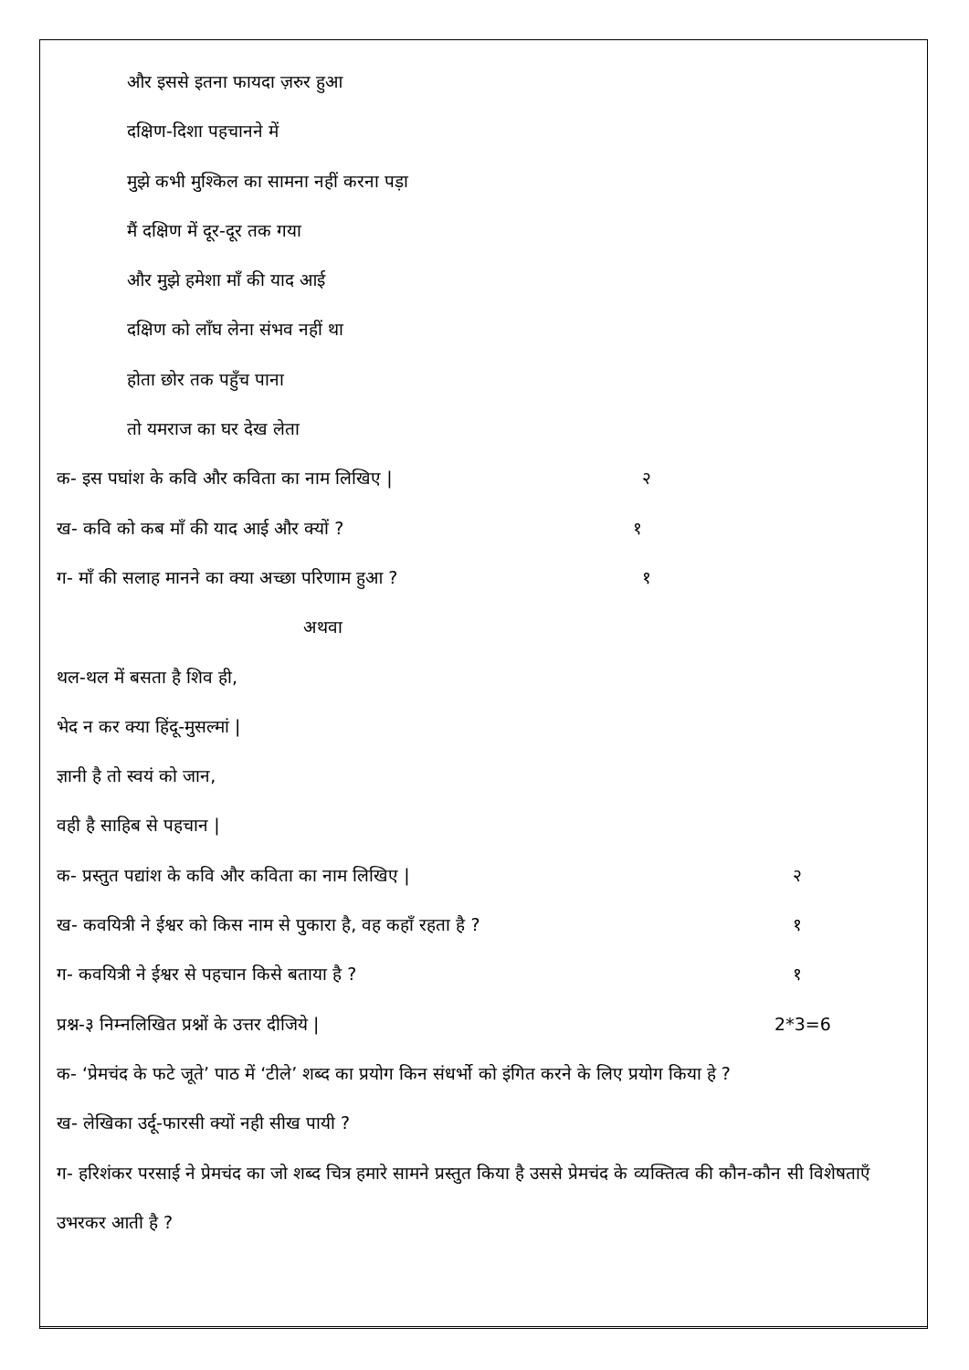और इससे इतना फायदा ज़रुर हुआ
दक्षिण-दिशा पहचानने में
मुझे कभी मुश्किल का सामना नहीं करना पड़ा
मैं दक्षिण में दूर-दूर तक गया
और मुझे हमेशा माँ की याद आई
दक्षिण को लाँघ लेना संभव नहीं था
होता छोर तक पहुँच पाना
तो यमराज का घर देख लेता
क- इस पघांश के कवि और कविता का नाम लिखिए | २
ख- कवि को कब माँ की याद आई और क्यों ? १
ग- माँ की सलाह मानने का क्या अच्छा परिणाम हुआ ? १
अथवा
थल-थल में बसता है शिव ही,
भेद न कर क्या हिंदू-मुसल्मां |
ज्ञानी है तो स्वयं को जान,
वही है साहिब से पहचान |
क- प्रस्तुत पद्यांश के कवि और कविता का नाम लिखिए | २
ख- कवयित्री ने ईश्वर को किस नाम से पुकारा है, वह कहाँ रहता है ? १
ग- कवयित्री ने ईश्वर से पहचान किसे बताया है ? १
प्रश्न-३ निम्नलिखित प्रश्नों के उत्तर दीजिये | 2*3=6
क- ‘प्रेमचंद के फटे जूते’ पाठ में ‘टीले’ शब्द का प्रयोग किन संधर्भो को इंगित करने के लिए प्रयोग किया हे ?
ख- लेखिका उर्दू-फारसी क्यों नही सीख पायी ?
ग- हरिशंकर परसाई ने प्रेमचंद का जो शब्द चित्र हमारे सामने प्रस्तुत किया है उससे प्रेमचंद के व्यक्तित्व की कौन-कौन सी विशेषताएँ उभरकर आती है ?